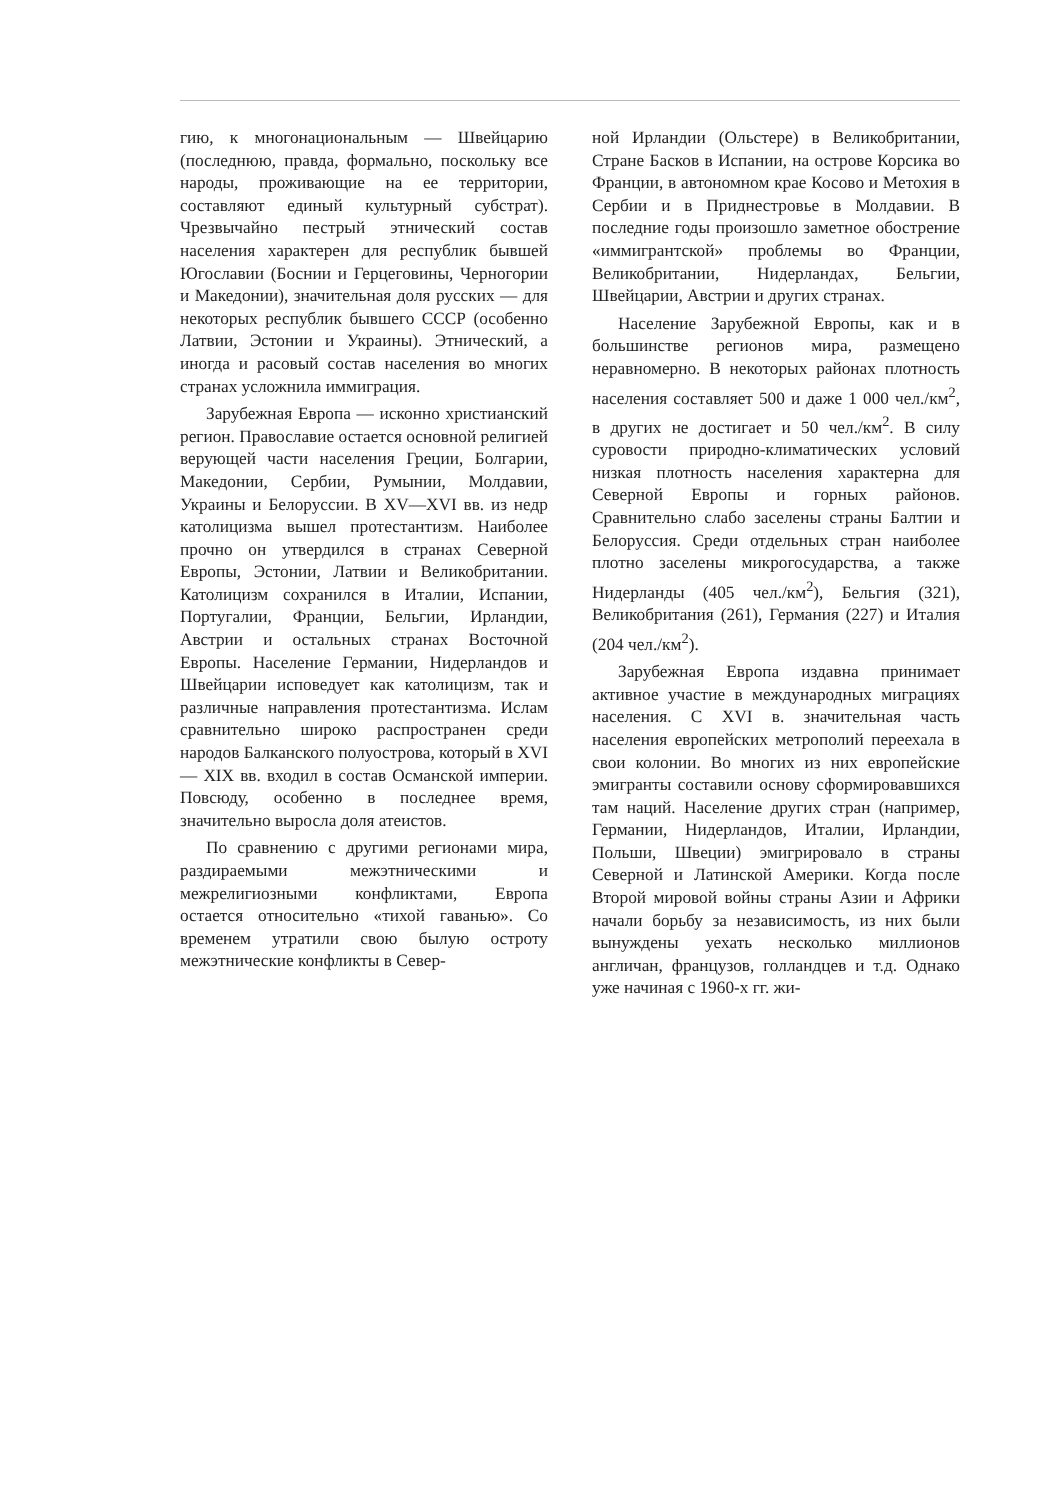гию, к многонациональным — Швейцарию (последнюю, правда, формально, поскольку все народы, проживающие на ее территории, составляют единый культурный субстрат). Чрезвычайно пестрый этнический состав населения характерен для республик бывшей Югославии (Боснии и Герцеговины, Черногории и Македонии), значительная доля русских — для некоторых республик бывшего СССР (особенно Латвии, Эстонии и Украины). Этнический, а иногда и расовый состав населения во многих странах усложнила иммиграция.
Зарубежная Европа — исконно христианский регион. Православие остается основной религией верующей части населения Греции, Болгарии, Македонии, Сербии, Румынии, Молдавии, Украины и Белоруссии. В XV—XVI вв. из недр католицизма вышел протестантизм. Наиболее прочно он утвердился в странах Северной Европы, Эстонии, Латвии и Великобритании. Католицизм сохранился в Италии, Испании, Португалии, Франции, Бельгии, Ирландии, Австрии и остальных странах Восточной Европы. Население Германии, Нидерландов и Швейцарии исповедует как католицизм, так и различные направления протестантизма. Ислам сравнительно широко распространен среди народов Балканского полуострова, который в XVI — XIX вв. входил в состав Османской империи. Повсюду, особенно в последнее время, значительно выросла доля атеистов.
По сравнению с другими регионами мира, раздираемыми межэтническими и межрелигиозными конфликтами, Европа остается относительно «тихой гаванью». Со временем утратили свою былую остроту межэтнические конфликты в Север-
ной Ирландии (Ольстере) в Великобритании, Стране Басков в Испании, на острове Корсика во Франции, в автономном крае Косово и Метохия в Сербии и в Приднестровье в Молдавии. В последние годы произошло заметное обострение «иммигрантской» проблемы во Франции, Великобритании, Нидерландах, Бельгии, Швейцарии, Австрии и других странах.
Население Зарубежной Европы, как и в большинстве регионов мира, размещено неравномерно. В некоторых районах плотность населения составляет 500 и даже 1 000 чел./км<sup>2</sup>, в других не достигает и 50 чел./км<sup>2</sup>. В силу суровости природно-климатических условий низкая плотность населения характерна для Северной Европы и горных районов. Сравнительно слабо заселены страны Балтии и Белоруссия. Среди отдельных стран наиболее плотно заселены микрогосударства, а также Нидерланды (405 чел./км<sup>2</sup>), Бельгия (321), Великобритания (261), Германия (227) и Италия (204 чел./км<sup>2</sup>).
Зарубежная Европа издавна принимает активное участие в международных миграциях населения. С XVI в. значительная часть населения европейских метрополий переехала в свои колонии. Во многих из них европейские эмигранты составили основу сформировавшихся там наций. Население других стран (например, Германии, Нидерландов, Италии, Ирландии, Польши, Швеции) эмигрировало в страны Северной и Латинской Америки. Когда после Второй мировой войны страны Азии и Африки начали борьбу за независимость, из них были вынуждены уехать несколько миллионов англичан, французов, голландцев и т.д. Однако уже начиная с 1960-х гг. жи-